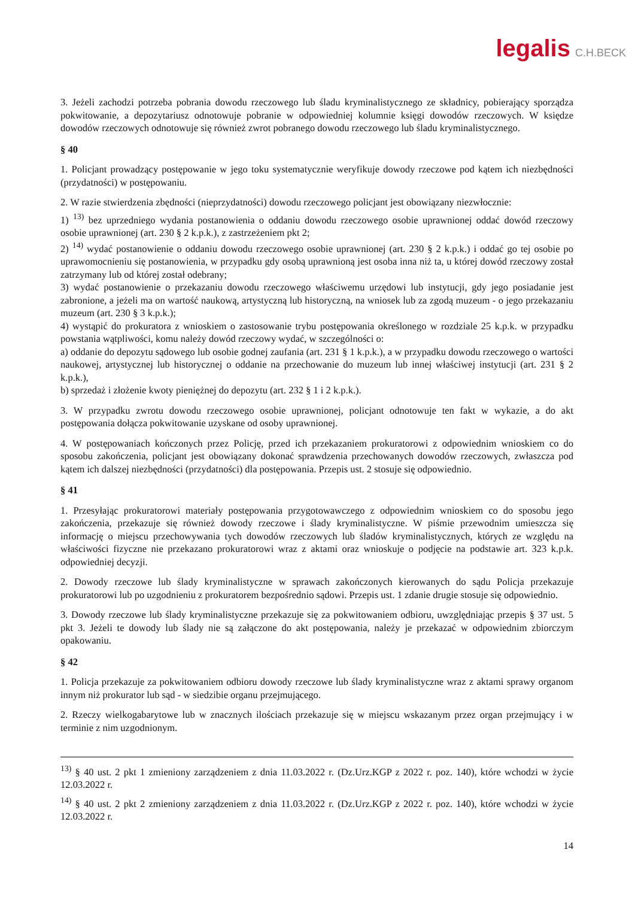legalis C.H.BECK
3. Jeżeli zachodzi potrzeba pobrania dowodu rzeczowego lub śladu kryminalistycznego ze składnicy, pobierający sporządza pokwitowanie, a depozytariusz odnotowuje pobranie w odpowiedniej kolumnie księgi dowodów rzeczowych. W księdze dowodów rzeczowych odnotowuje się również zwrot pobranego dowodu rzeczowego lub śladu kryminalistycznego.
§ 40
1. Policjant prowadzący postępowanie w jego toku systematycznie weryfikuje dowody rzeczowe pod kątem ich niezbędności (przydatności) w postępowaniu.
2. W razie stwierdzenia zbędności (nieprzydatności) dowodu rzeczowego policjant jest obowiązany niezwłocznie:
1) <sup>13)</sup> bez uprzedniego wydania postanowienia o oddaniu dowodu rzeczowego osobie uprawnionej oddać dowód rzeczowy osobie uprawnionej (art. 230 § 2 k.p.k.), z zastrzeżeniem pkt 2;
2) <sup>14)</sup> wydać postanowienie o oddaniu dowodu rzeczowego osobie uprawnionej (art. 230 § 2 k.p.k.) i oddać go tej osobie po uprawomocnieniu się postanowienia, w przypadku gdy osobą uprawnioną jest osoba inna niż ta, u której dowód rzeczowy został zatrzymany lub od której został odebrany;
3) wydać postanowienie o przekazaniu dowodu rzeczowego właściwemu urzędowi lub instytucji, gdy jego posiadanie jest zabronione, a jeżeli ma on wartość naukową, artystyczną lub historyczną, na wniosek lub za zgodą muzeum - o jego przekazaniu muzeum (art. 230 § 3 k.p.k.);
4) wystąpić do prokuratora z wnioskiem o zastosowanie trybu postępowania określonego w rozdziale 25 k.p.k. w przypadku powstania wątpliwości, komu należy dowód rzeczowy wydać, w szczególności o:
a) oddanie do depozytu sądowego lub osobie godnej zaufania (art. 231 § 1 k.p.k.), a w przypadku dowodu rzeczowego o wartości naukowej, artystycznej lub historycznej o oddanie na przechowanie do muzeum lub innej właściwej instytucji (art. 231 § 2 k.p.k.),
b) sprzedaż i złożenie kwoty pieniężnej do depozytu (art. 232 § 1 i 2 k.p.k.).
3. W przypadku zwrotu dowodu rzeczowego osobie uprawnionej, policjant odnotowuje ten fakt w wykazie, a do akt postępowania dołącza pokwitowanie uzyskane od osoby uprawnionej.
4. W postępowaniach kończonych przez Policję, przed ich przekazaniem prokuratorowi z odpowiednim wnioskiem co do sposobu zakończenia, policjant jest obowiązany dokonać sprawdzenia przechowanych dowodów rzeczowych, zwłaszcza pod kątem ich dalszej niezbędności (przydatności) dla postępowania. Przepis ust. 2 stosuje się odpowiednio.
§ 41
1. Przesyłając prokuratorowi materiały postępowania przygotowawczego z odpowiednim wnioskiem co do sposobu jego zakończenia, przekazuje się również dowody rzeczowe i ślady kryminalistyczne. W piśmie przewodnim umieszcza się informację o miejscu przechowywania tych dowodów rzeczowych lub śladów kryminalistycznych, których ze względu na właściwości fizyczne nie przekazano prokuratorowi wraz z aktami oraz wnioskuje o podjęcie na podstawie art. 323 k.p.k. odpowiedniej decyzji.
2. Dowody rzeczowe lub ślady kryminalistyczne w sprawach zakończonych kierowanych do sądu Policja przekazuje prokuratorowi lub po uzgodnieniu z prokuratorem bezpośrednio sądowi. Przepis ust. 1 zdanie drugie stosuje się odpowiednio.
3. Dowody rzeczowe lub ślady kryminalistyczne przekazuje się za pokwitowaniem odbioru, uwzględniając przepis § 37 ust. 5 pkt 3. Jeżeli te dowody lub ślady nie są załączone do akt postępowania, należy je przekazać w odpowiednim zbiorczym opakowaniu.
§ 42
1. Policja przekazuje za pokwitowaniem odbioru dowody rzeczowe lub ślady kryminalistyczne wraz z aktami sprawy organom innym niż prokurator lub sąd - w siedzibie organu przejmującego.
2. Rzeczy wielkogabarytowe lub w znacznych ilościach przekazuje się w miejscu wskazanym przez organ przejmujący i w terminie z nim uzgodnionym.
<sup>13)</sup> § 40 ust. 2 pkt 1 zmieniony zarządzeniem z dnia 11.03.2022 r. (Dz.Urz.KGP z 2022 r. poz. 140), które wchodzi w życie 12.03.2022 r.
<sup>14)</sup> § 40 ust. 2 pkt 2 zmieniony zarządzeniem z dnia 11.03.2022 r. (Dz.Urz.KGP z 2022 r. poz. 140), które wchodzi w życie 12.03.2022 r.
14